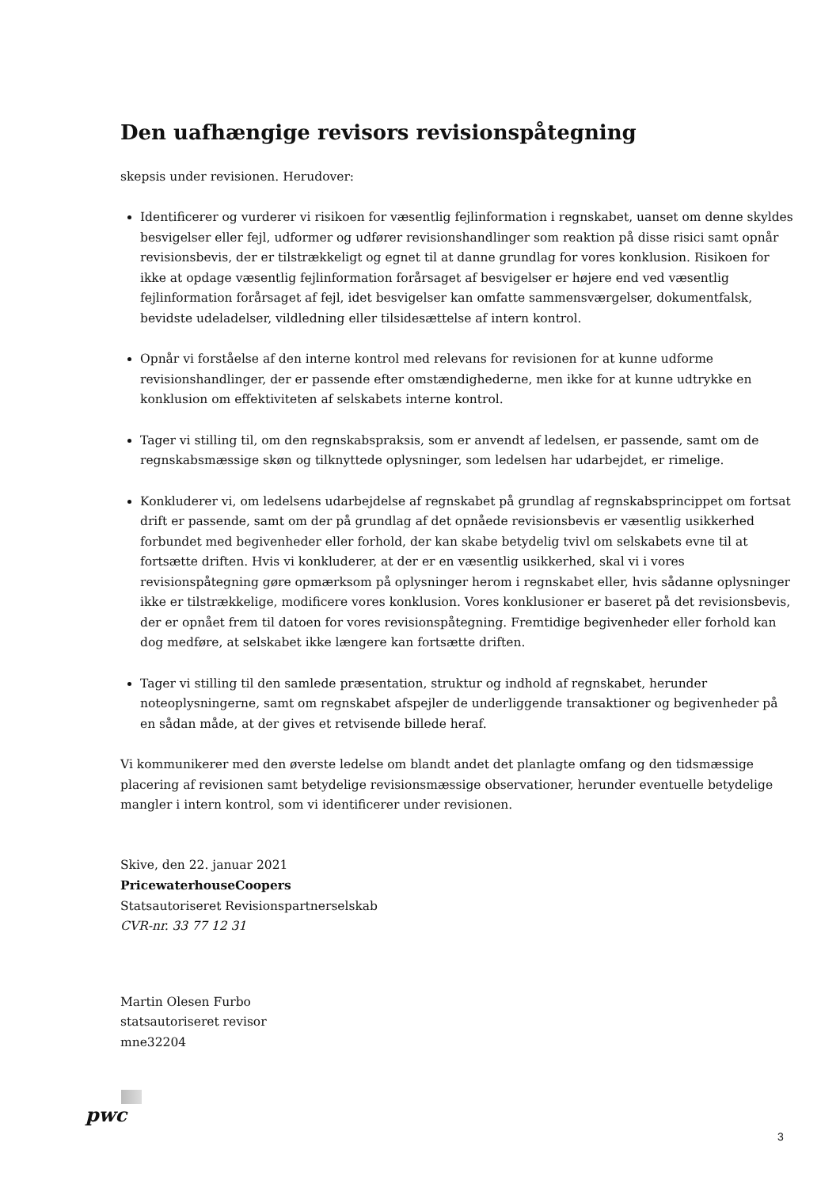Den uafhængige revisors revisionspåtegning
skepsis under revisionen. Herudover:
Identificerer og vurderer vi risikoen for væsentlig fejlinformation i regnskabet, uanset om denne skyldes besvigelser eller fejl, udformer og udfører revisionshandlinger som reaktion på disse risici samt opnår revisionsbevis, der er tilstrækkeligt og egnet til at danne grundlag for vores konklusion. Risikoen for ikke at opdage væsentlig fejlinformation forårsaget af besvigelser er højere end ved væsentlig fejlinformation forårsaget af fejl, idet besvigelser kan omfatte sammensværgelser, dokumentfalsk, bevidste udeladelser, vildledning eller tilsidesættelse af intern kontrol.
Opnår vi forståelse af den interne kontrol med relevans for revisionen for at kunne udforme revisionshandlinger, der er passende efter omstændighederne, men ikke for at kunne udtrykke en konklusion om effektiviteten af selskabets interne kontrol.
Tager vi stilling til, om den regnskabspraksis, som er anvendt af ledelsen, er passende, samt om de regnskabsmæssige skøn og tilknyttede oplysninger, som ledelsen har udarbejdet, er rimelige.
Konkluderer vi, om ledelsens udarbejdelse af regnskabet på grundlag af regnskabsprincippet om fortsat drift er passende, samt om der på grundlag af det opnåede revisionsbevis er væsentlig usikkerhed forbundet med begivenheder eller forhold, der kan skabe betydelig tvivl om selskabets evne til at fortsætte driften. Hvis vi konkluderer, at der er en væsentlig usikkerhed, skal vi i vores revisionspåtegning gøre opmærksom på oplysninger herom i regnskabet eller, hvis sådanne oplysninger ikke er tilstrækkelige, modificere vores konklusion. Vores konklusioner er baseret på det revisionsbevis, der er opnået frem til datoen for vores revisionspåtegning. Fremtidige begivenheder eller forhold kan dog medføre, at selskabet ikke længere kan fortsætte driften.
Tager vi stilling til den samlede præsentation, struktur og indhold af regnskabet, herunder noteoplysningerne, samt om regnskabet afspejler de underliggende transaktioner og begivenheder på en sådan måde, at der gives et retvisende billede heraf.
Vi kommunikerer med den øverste ledelse om blandt andet det planlagte omfang og den tidsmæssige placering af revisionen samt betydelige revisionsmæssige observationer, herunder eventuelle betydelige mangler i intern kontrol, som vi identificerer under revisionen.
Skive, den 22. januar 2021
PricewaterhouseCoopers
Statsautoriseret Revisionspartnerselskab
CVR-nr. 33 77 12 31
Martin Olesen Furbo
statsautoriseret revisor
mne32204
pwc
3